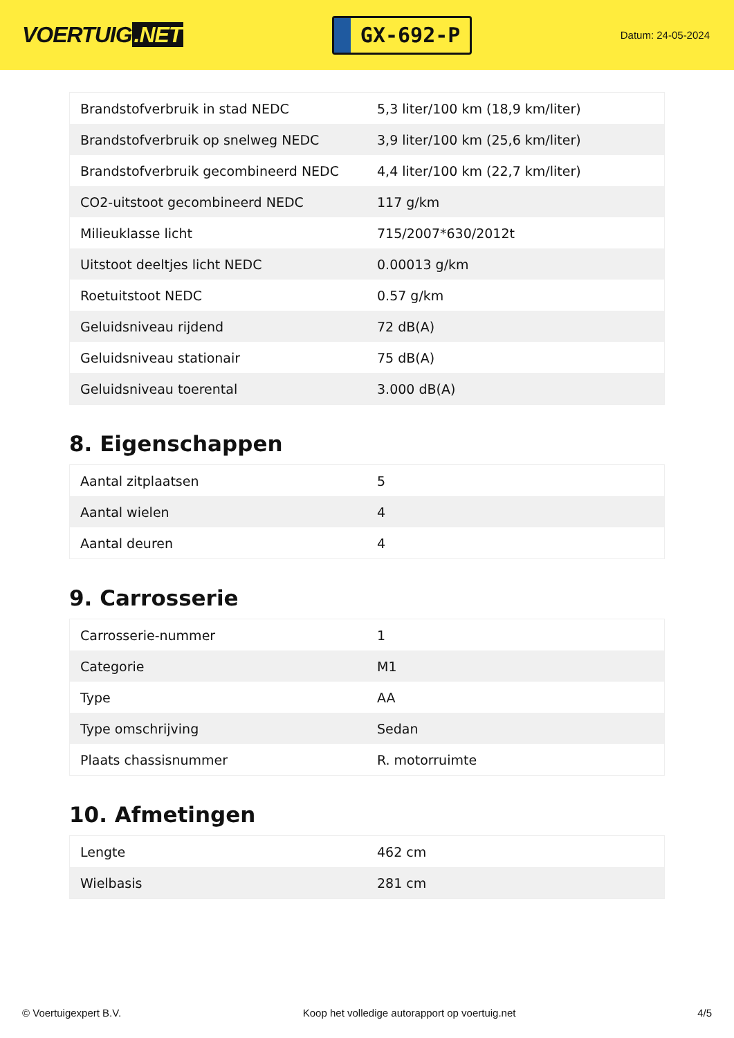VOERTUIG.NET
GX-692-P
Datum: 24-05-2024
| Brandstofverbruik in stad NEDC | 5,3 liter/100 km (18,9 km/liter) |
| Brandstofverbruik op snelweg NEDC | 3,9 liter/100 km (25,6 km/liter) |
| Brandstofverbruik gecombineerd NEDC | 4,4 liter/100 km (22,7 km/liter) |
| CO2-uitstoot gecombineerd NEDC | 117 g/km |
| Milieuklasse licht | 715/2007*630/2012t |
| Uitstoot deeltjes licht NEDC | 0.00013 g/km |
| Roetuitstoot NEDC | 0.57 g/km |
| Geluidsniveau rijdend | 72 dB(A) |
| Geluidsniveau stationair | 75 dB(A) |
| Geluidsniveau toerental | 3.000 dB(A) |
8. Eigenschappen
| Aantal zitplaatsen | 5 |
| Aantal wielen | 4 |
| Aantal deuren | 4 |
9. Carrosserie
| Carrosserie-nummer | 1 |
| Categorie | M1 |
| Type | AA |
| Type omschrijving | Sedan |
| Plaats chassisnummer | R. motorruimte |
10. Afmetingen
| Lengte | 462 cm |
| Wielbasis | 281 cm |
© Voertuigexpert B.V. Koop het volledige autorapport op voertuig.net 4/5